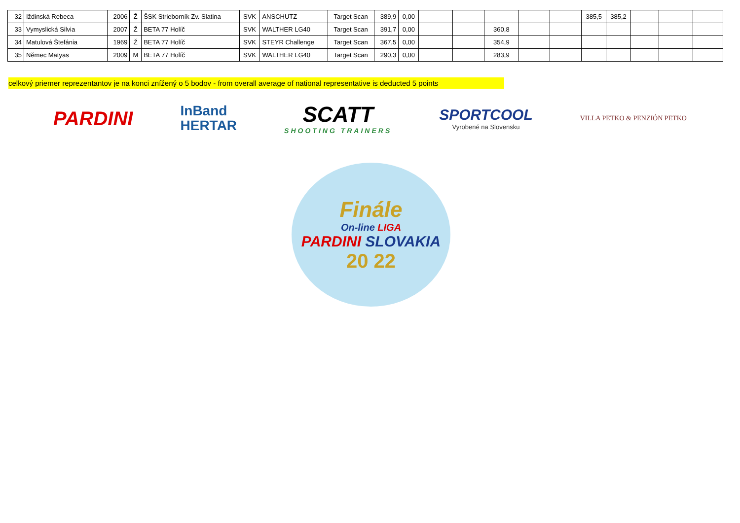| 32 | Iždinská Rebeca | 2006 | Ž | ŠSK Strieborník Zv. Slatina | SVK | ANSCHUTZ | Target Scan | 389,9 | 0,00 | | | | | | 385,5 | 385,2 | | | |
| 33 | Vymyslická Silvia | 2007 | Ž | BETA 77 Holíč | SVK | WALTHER LG40 | Target Scan | 391,7 | 0,00 | | | 360,8 | | | | | | | |
| 34 | Matulová Štefánia | 1969 | Ž | BETA 77 Holíč | SVK | STEYR Challenge | Target Scan | 367,5 | 0,00 | | | 354,9 | | | | | | | |
| 35 | Němec Matyas | 2009 | M | BETA 77 Holíč | SVK | WALTHER LG40 | Target Scan | 290,3 | 0,00 | | | 283,9 | | | | | | | |
celkový priemer reprezentantov je na konci znížený o 5 bodov - from overall average of national representative is deducted 5 points
PARDINI
InBand
HERTAR
SCATT
SHOOTING TRAINERS
SPORTCOOL
Vyrobené na Slovensku
VILLA PETKO & PENZIÓN PETKO
Finále
On-line LIGA
PARDINI SLOVAKIA
20 22